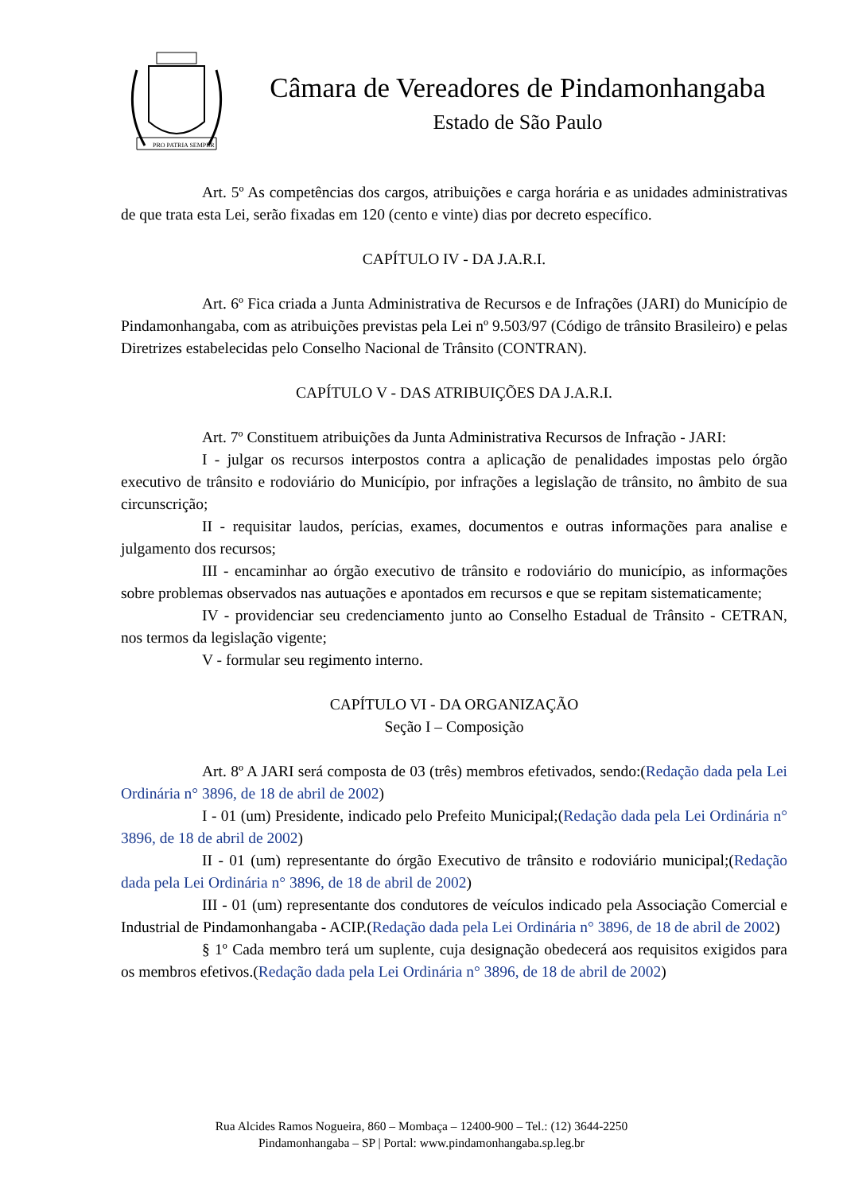PRO PATRIA SEMPER
Câmara de Vereadores de Pindamonhangaba
Estado de São Paulo
Art. 5º As competências dos cargos, atribuições e carga horária e as unidades administrativas de que trata esta Lei, serão fixadas em 120 (cento e vinte) dias por decreto específico.
CAPÍTULO IV - DA J.A.R.I.
Art. 6º Fica criada a Junta Administrativa de Recursos e de Infrações (JARI) do Município de Pindamonhangaba, com as atribuições previstas pela Lei nº 9.503/97 (Código de trânsito Brasileiro) e pelas Diretrizes estabelecidas pelo Conselho Nacional de Trânsito (CONTRAN).
CAPÍTULO V - DAS ATRIBUIÇÕES DA J.A.R.I.
Art. 7º Constituem atribuições da Junta Administrativa Recursos de Infração - JARI:
I - julgar os recursos interpostos contra a aplicação de penalidades impostas pelo órgão executivo de trânsito e rodoviário do Município, por infrações a legislação de trânsito, no âmbito de sua circunscrição;
II - requisitar laudos, perícias, exames, documentos e outras informações para analise e julgamento dos recursos;
III - encaminhar ao órgão executivo de trânsito e rodoviário do município, as informações sobre problemas observados nas autuações e apontados em recursos e que se repitam sistematicamente;
IV - providenciar seu credenciamento junto ao Conselho Estadual de Trânsito - CETRAN, nos termos da legislação vigente;
V - formular seu regimento interno.
CAPÍTULO VI - DA ORGANIZAÇÃO
Seção I – Composição
Art. 8º A JARI será composta de 03 (três) membros efetivados, sendo:(Redação dada pela Lei Ordinária n° 3896, de 18 de abril de 2002)
I - 01 (um) Presidente, indicado pelo Prefeito Municipal;(Redação dada pela Lei Ordinária n° 3896, de 18 de abril de 2002)
II - 01 (um) representante do órgão Executivo de trânsito e rodoviário municipal;(Redação dada pela Lei Ordinária n° 3896, de 18 de abril de 2002)
III - 01 (um) representante dos condutores de veículos indicado pela Associação Comercial e Industrial de Pindamonhangaba - ACIP.(Redação dada pela Lei Ordinária n° 3896, de 18 de abril de 2002)
§ 1º Cada membro terá um suplente, cuja designação obedecerá aos requisitos exigidos para os membros efetivos.(Redação dada pela Lei Ordinária n° 3896, de 18 de abril de 2002)
Rua Alcides Ramos Nogueira, 860 – Mombaça – 12400-900 – Tel.: (12) 3644-2250
Pindamonhangaba – SP | Portal: www.pindamonhangaba.sp.leg.br